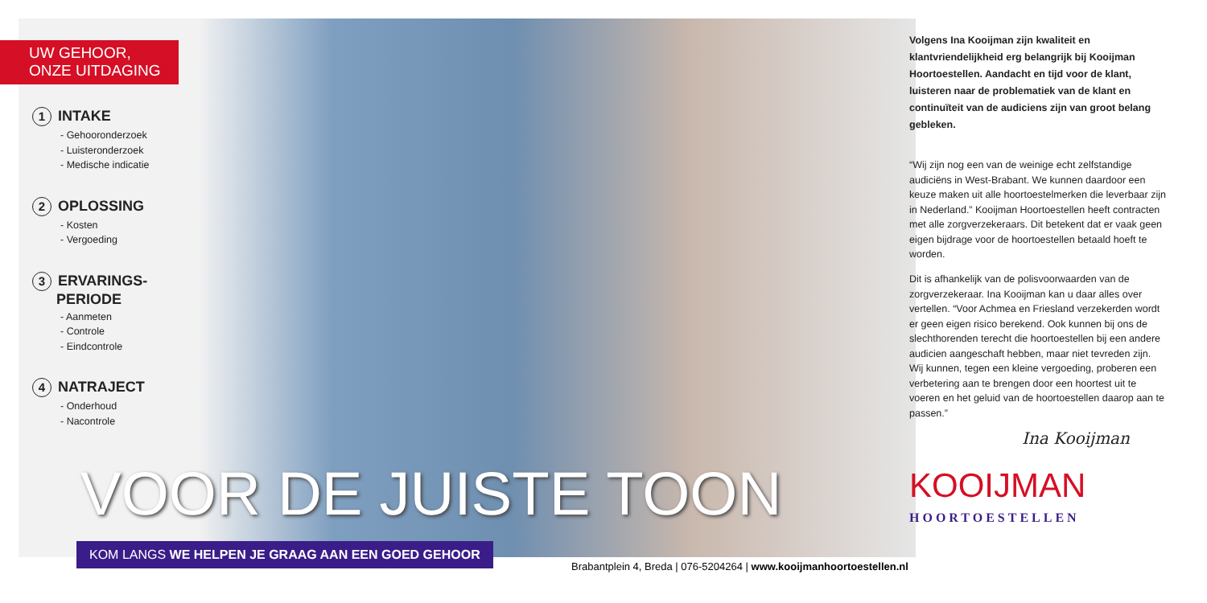UW GEHOOR,
ONZE UITDAGING
1 INTAKE
- Gehooronderzoek
- Luisteronderzoek
- Medische indicatie
2 OPLOSSING
- Kosten
- Vergoeding
3 ERVARINGS-
PERIODE
- Aanmeten
- Controle
- Eindcontrole
4 NATRAJECT
- Onderhoud
- Nacontrole
VOOR DE JUISTE TOON
KOM LANGS WE HELPEN JE GRAAG AAN EEN GOED GEHOOR
Brabantplein 4, Breda | 076-5204264 | www.kooijmanhoortoestellen.nl
Volgens Ina Kooijman zijn kwaliteit en klantvriendelijkheid erg belangrijk bij Kooijman Hoortoestellen. Aandacht en tijd voor de klant, luisteren naar de problematiek van de klant en continuïteit van de audiciens zijn van groot belang gebleken.
“Wij zijn nog een van de weinige echt zelfstandige audiciëns in West-Brabant. We kunnen daardoor een keuze maken uit alle hoortoestelmerken die leverbaar zijn in Nederland.” Kooijman Hoortoestellen heeft contracten met alle zorgverzekeraars. Dit betekent dat er vaak geen eigen bijdrage voor de hoortoestellen betaald hoeft te worden.
Dit is afhankelijk van de polisvoorwaarden van de zorgverzekeraar. Ina Kooijman kan u daar alles over vertellen. “Voor Achmea en Friesland verzekerden wordt er geen eigen risico berekend. Ook kunnen bij ons de slechthorenden terecht die hoortoestellen bij een andere audicien aangeschaft hebben, maar niet tevreden zijn. Wij kunnen, tegen een kleine vergoeding, proberen een verbetering aan te brengen door een hoortest uit te voeren en het geluid van de hoortoestellen daarop aan te passen.”
Ina Kooijman
KOOIJMAN
HOORTOESTELLEN